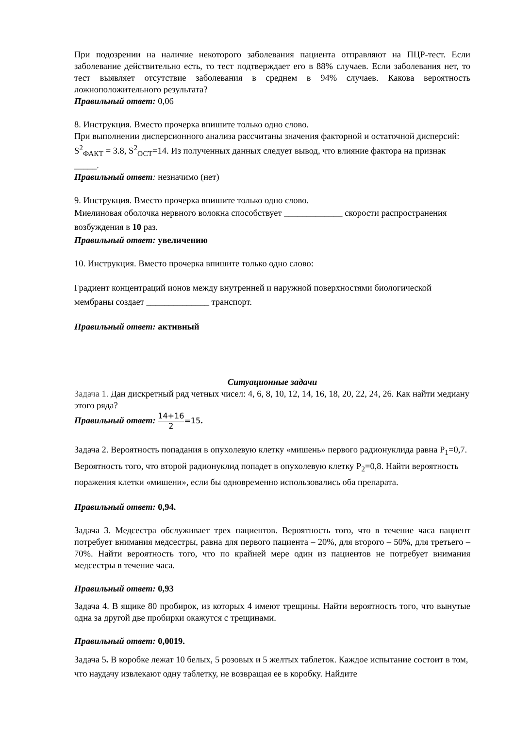При подозрении на наличие некоторого заболевания пациента отправляют на ПЦР-тест. Если заболевание действительно есть, то тест подтверждает его в 88% случаев. Если заболевания нет, то тест выявляет отсутствие заболевания в среднем в 94% случаев. Какова вероятность ложноположительного результата?
Правильный ответ: 0,06
8. Инструкция. Вместо прочерка впишите только одно слово.
При выполнении дисперсионного анализа рассчитаны значения факторной и остаточной дисперсий: S<sup>2</sup><sub>ФАКТ</sub> = 3.8, S<sup>2</sup><sub>ОСТ</sub>=14. Из полученных данных следует вывод, что влияние фактора на признак _____.
Правильный ответ: незначимо (нет)
9. Инструкция. Вместо прочерка впишите только одно слово.
Миелиновая оболочка нервного волокна способствует _____________ скорости распространения возбуждения в 10 раз.
Правильный ответ: увеличению
10. Инструкция. Вместо прочерка впишите только одно слово:
Градиент концентраций ионов между внутренней и наружной поверхностями биологической мембраны создает ______________ транспорт.
Правильный ответ: активный
Ситуационные задачи
Задача 1. Дан дискретный ряд четных чисел: 4, 6, 8, 10, 12, 14, 16, 18, 20, 22, 24, 26. Как найти медиану этого ряда?
Правильный ответ: 14+16 2=15.
Задача 2. Вероятность попадания в опухолевую клетку «мишень» первого радионуклида равна P<sub>1</sub>=0,7. Вероятность того, что второй радионуклид попадет в опухолевую клетку P<sub>2</sub>=0,8. Найти вероятность поражения клетки «мишени», если бы одновременно использовались оба препарата.
Правильный ответ: 0,94.
Задача 3. Медсестра обслуживает трех пациентов. Вероятность того, что в течение часа пациент потребует внимания медсестры, равна для первого пациента – 20%, для второго – 50%, для третьего – 70%. Найти вероятность того, что по крайней мере один из пациентов не потребует внимания медсестры в течение часа.
Правильный ответ: 0,93
Задача 4. В ящике 80 пробирок, из которых 4 имеют трещины. Найти вероятность того, что вынутые одна за другой две пробирки окажутся с трещинами.
Правильный ответ: 0,0019.
Задача 5. В коробке лежат 10 белых, 5 розовых и 5 желтых таблеток. Каждое испытание состоит в том, что наудачу извлекают одну таблетку, не возвращая ее в коробку. Найдите